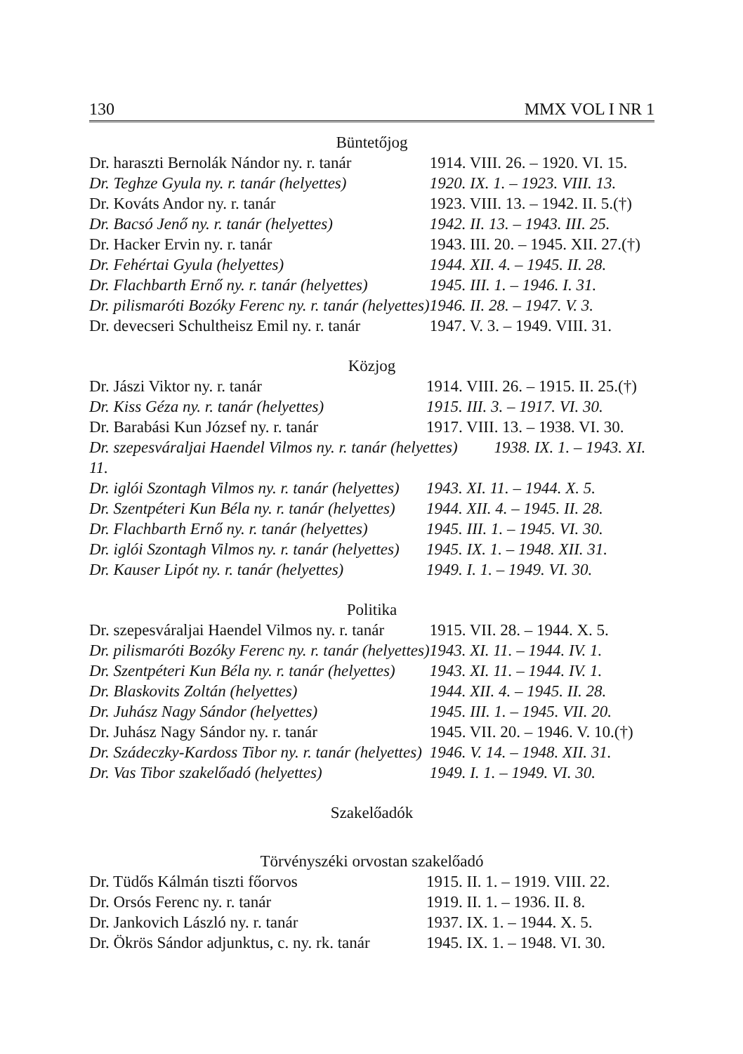130 MMX VOL I NR 1
Büntetőjog
| Dr. haraszti Bernolák Nándor ny. r. tanár | 1914. VIII. 26. – 1920. VI. 15. |
| Dr. Teghze Gyula ny. r. tanár (helyettes) | 1920. IX. 1. – 1923. VIII. 13. |
| Dr. Kováts Andor ny. r. tanár | 1923. VIII. 13. – 1942. II. 5.(†) |
| Dr. Bacsó Jenő ny. r. tanár (helyettes) | 1942. II. 13. – 1943. III. 25. |
| Dr. Hacker Ervin ny. r. tanár | 1943. III. 20. – 1945. XII. 27.(†) |
| Dr. Fehértai Gyula (helyettes) | 1944. XII. 4. – 1945. II. 28. |
| Dr. Flachbarth Ernő ny. r. tanár (helyettes) | 1945. III. 1. – 1946. I. 31. |
| Dr. pilismaróti Bozóky Ferenc ny. r. tanár (helyettes) | 1946. II. 28. – 1947. V. 3. |
| Dr. devecseri Schultheisz Emil ny. r. tanár | 1947. V. 3. – 1949. VIII. 31. |
Közjog
| Dr. Jászi Viktor ny. r. tanár | 1914. VIII. 26. – 1915. II. 25.(†) |
| Dr. Kiss Géza ny. r. tanár (helyettes) | 1915. III. 3. – 1917. VI. 30. |
| Dr. Barabási Kun József ny. r. tanár | 1917. VIII. 13. – 1938. VI. 30. |
| Dr. szepesváraljai Haendel Vilmos ny. r. tanár (helyettes) 1938. IX. 1. – 1943. XI. 11. | |
| Dr. iglói Szontagh Vilmos ny. r. tanár (helyettes) | 1943. XI. 11. – 1944. X. 5. |
| Dr. Szentpéteri Kun Béla ny. r. tanár (helyettes) | 1944. XII. 4. – 1945. II. 28. |
| Dr. Flachbarth Ernő ny. r. tanár (helyettes) | 1945. III. 1. – 1945. VI. 30. |
| Dr. iglói Szontagh Vilmos ny. r. tanár (helyettes) | 1945. IX. 1. – 1948. XII. 31. |
| Dr. Kauser Lipót ny. r. tanár (helyettes) | 1949. I. 1. – 1949. VI. 30. |
Politika
| Dr. szepesváraljai Haendel Vilmos ny. r. tanár | 1915. VII. 28. – 1944. X. 5. |
| Dr. pilismaróti Bozóky Ferenc ny. r. tanár (helyettes) | 1943. XI. 11. – 1944. IV. 1. |
| Dr. Szentpéteri Kun Béla ny. r. tanár (helyettes) | 1943. XI. 11. – 1944. IV. 1. |
| Dr. Blaskovits Zoltán (helyettes) | 1944. XII. 4. – 1945. II. 28. |
| Dr. Juhász Nagy Sándor (helyettes) | 1945. III. 1. – 1945. VII. 20. |
| Dr. Juhász Nagy Sándor ny. r. tanár | 1945. VII. 20. – 1946. V. 10.(†) |
| Dr. Szádeczky-Kardoss Tibor ny. r. tanár (helyettes) | 1946. V. 14. – 1948. XII. 31. |
| Dr. Vas Tibor szakelőadó (helyettes) | 1949. I. 1. – 1949. VI. 30. |
Szakelőadók
Törvényszéki orvostan szakelőadó
| Dr. Tüdős Kálmán tiszti főorvos | 1915. II. 1. – 1919. VIII. 22. |
| Dr. Orsós Ferenc ny. r. tanár | 1919. II. 1. – 1936. II. 8. |
| Dr. Jankovich László ny. r. tanár | 1937. IX. 1. – 1944. X. 5. |
| Dr. Ökrös Sándor adjunktus, c. ny. rk. tanár | 1945. IX. 1. – 1948. VI. 30. |